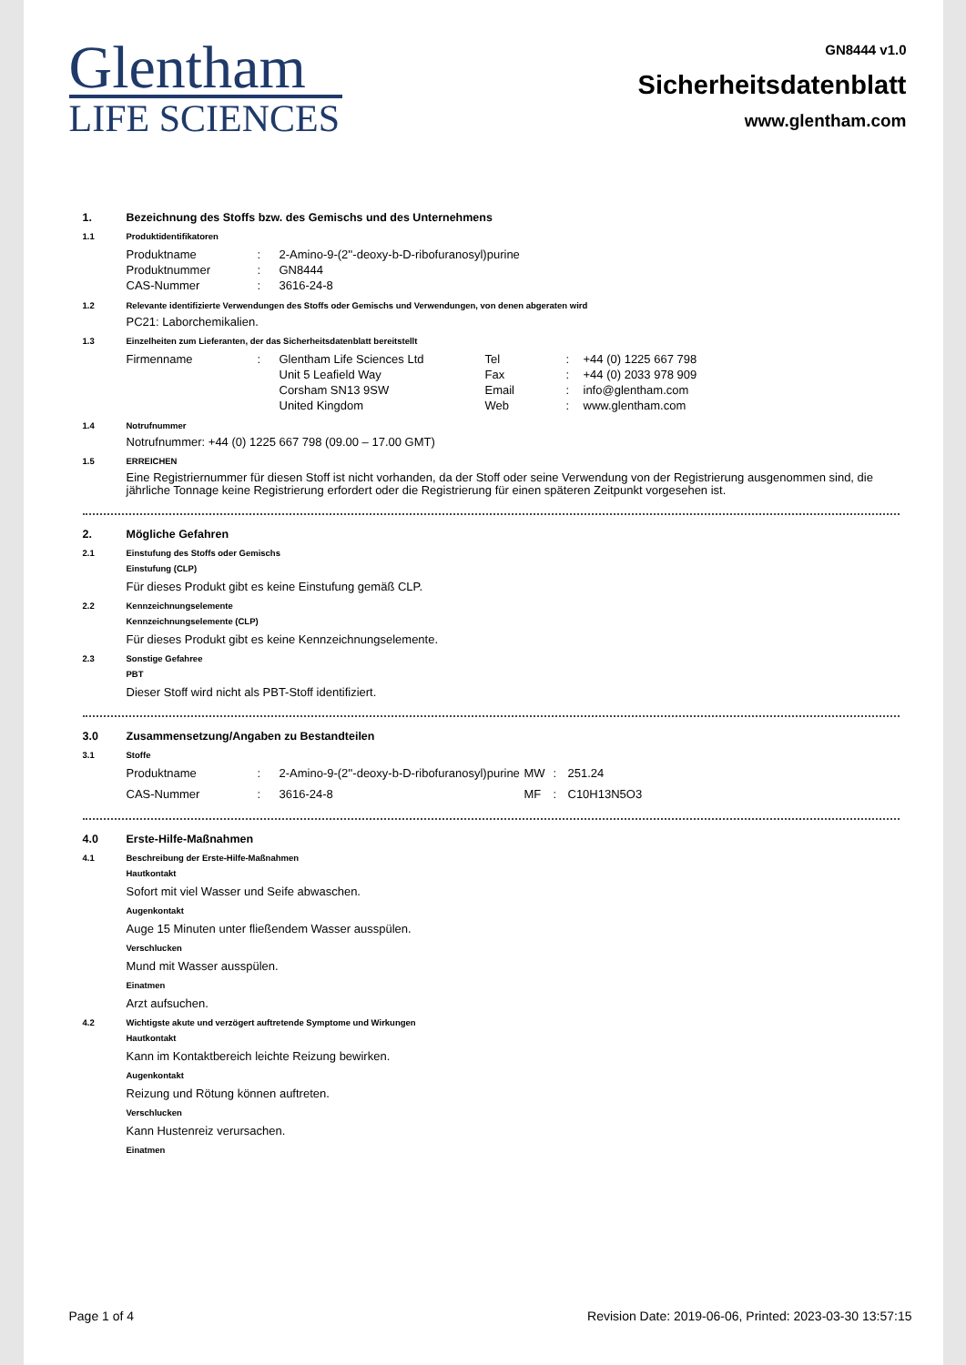Glentham
LIFE SCIENCES
GN8444 v1.0
Sicherheitsdatenblatt
www.glentham.com
1. Bezeichnung des Stoffs bzw. des Gemischs und des Unternehmens
1.1 Produktidentifikatoren
| Produktname | : | 2-Amino-9-(2''-deoxy-b-D-ribofuranosyl)purine |
| Produktnummer | : | GN8444 |
| CAS-Nummer | : | 3616-24-8 |
1.2 Relevante identifizierte Verwendungen des Stoffs oder Gemischs und Verwendungen, von denen abgeraten wird
PC21: Laborchemikalien.
1.3 Einzelheiten zum Lieferanten, der das Sicherheitsdatenblatt bereitstellt
| Firmenname | : | Glentham Life Sciences Ltd | Tel | : | +44 (0) 1225 667 798 |
| | | Unit 5 Leafield Way | Fax | : | +44 (0) 2033 978 909 |
| | | Corsham SN13 9SW | Email | : | info@glentham.com |
| | | United Kingdom | Web | : | www.glentham.com |
1.4 Notrufnummer
Notrufnummer: +44 (0) 1225 667 798 (09.00 – 17.00 GMT)
1.5 ERREICHEN
Eine Registriernummer für diesen Stoff ist nicht vorhanden, da der Stoff oder seine Verwendung von der Registrierung ausgenommen sind, die jährliche Tonnage keine Registrierung erfordert oder die Registrierung für einen späteren Zeitpunkt vorgesehen ist.
2. Mögliche Gefahren
2.1 Einstufung des Stoffs oder Gemischs
Einstufung (CLP)
Für dieses Produkt gibt es keine Einstufung gemäß CLP.
2.2 Kennzeichnungselemente
Kennzeichnungselemente (CLP)
Für dieses Produkt gibt es keine Kennzeichnungselemente.
2.3 Sonstige Gefahree
PBT
Dieser Stoff wird nicht als PBT-Stoff identifiziert.
3.0 Zusammensetzung/Angaben zu Bestandteilen
3.1 Stoffe
| Produktname | : | 2-Amino-9-(2''-deoxy-b-D-ribofuranosyl)purine | MW | : | 251.24 |
| CAS-Nummer | : | 3616-24-8 | MF | : | C10H13N5O3 |
4.0 Erste-Hilfe-Maßnahmen
4.1 Beschreibung der Erste-Hilfe-Maßnahmen
Hautkontakt
Sofort mit viel Wasser und Seife abwaschen.
Augenkontakt
Auge 15 Minuten unter fließendem Wasser ausspülen.
Verschlucken
Mund mit Wasser ausspülen.
Einatmen
Arzt aufsuchen.
4.2 Wichtigste akute und verzögert auftretende Symptome und Wirkungen
Hautkontakt
Kann im Kontaktbereich leichte Reizung bewirken.
Augenkontakt
Reizung und Rötung können auftreten.
Verschlucken
Kann Hustenreiz verursachen.
Einatmen
Page 1 of 4 Revision Date: 2019-06-06, Printed: 2023-03-30 13:57:15